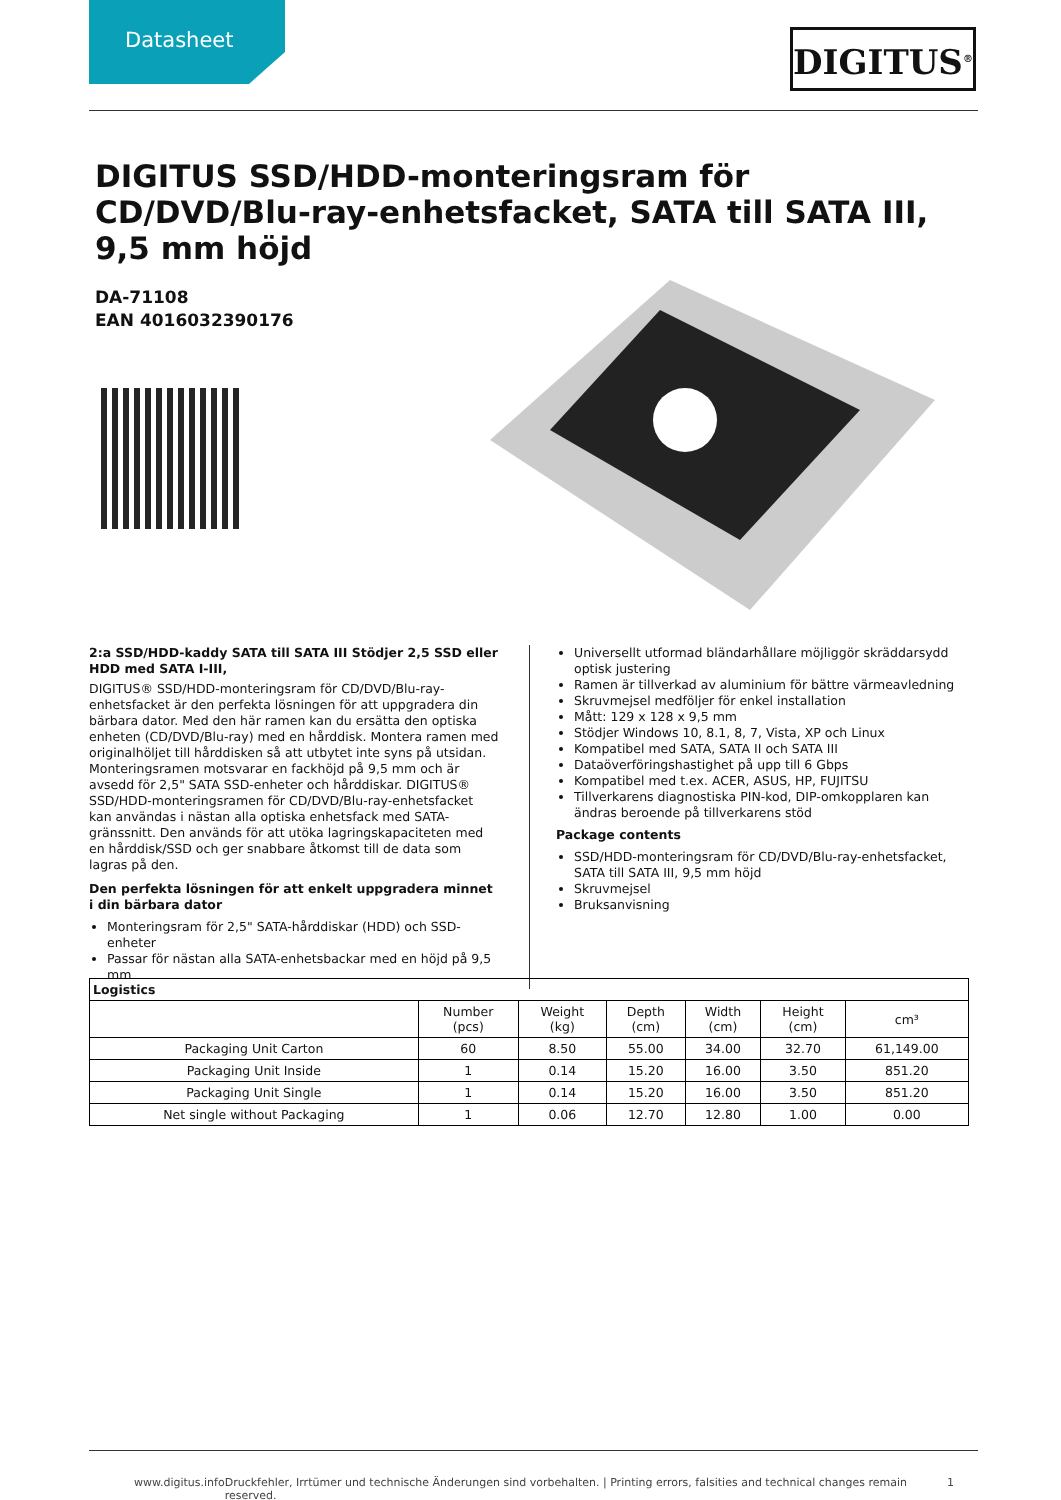Datasheet
DIGITUS<sup>®</sup>
DIGITUS SSD/HDD-monteringsram för CD/DVD/Blu-ray-enhetsfacket, SATA till SATA III, 9,5 mm höjd
DA-71108
EAN 4016032390176
2:a SSD/HDD-kaddy SATA till SATA III Stödjer 2,5 SSD eller HDD med SATA I-III,
DIGITUS® SSD/HDD-monteringsram för CD/DVD/Blu-ray-enhetsfacket är den perfekta lösningen för att uppgradera din bärbara dator. Med den här ramen kan du ersätta den optiska enheten (CD/DVD/Blu-ray) med en hårddisk. Montera ramen med originalhöljet till hårddisken så att utbytet inte syns på utsidan. Monteringsramen motsvarar en fackhöjd på 9,5 mm och är avsedd för 2,5" SATA SSD-enheter och hårddiskar. DIGITUS® SSD/HDD-monteringsramen för CD/DVD/Blu-ray-enhetsfacket kan användas i nästan alla optiska enhetsfack med SATA-gränssnitt. Den används för att utöka lagringskapaciteten med en hårddisk/SSD och ger snabbare åtkomst till de data som lagras på den.
Den perfekta lösningen för att enkelt uppgradera minnet i din bärbara dator
Monteringsram för 2,5" SATA-hårddiskar (HDD) och SSD-enheter
Passar för nästan alla SATA-enhetsbackar med en höjd på 9,5 mm
Universellt utformad bländarhållare möjliggör skräddarsydd optisk justering
Ramen är tillverkad av aluminium för bättre värmeavledning
Skruvmejsel medföljer för enkel installation
Mått: 129 x 128 x 9,5 mm
Stödjer Windows 10, 8.1, 8, 7, Vista, XP och Linux
Kompatibel med SATA, SATA II och SATA III
Dataöverföringshastighet på upp till 6 Gbps
Kompatibel med t.ex. ACER, ASUS, HP, FUJITSU
Tillverkarens diagnostiska PIN-kod, DIP-omkopplaren kan ändras beroende på tillverkarens stöd
Package contents
SSD/HDD-monteringsram för CD/DVD/Blu-ray-enhetsfacket, SATA till SATA III, 9,5 mm höjd
Skruvmejsel
Bruksanvisning
| Logistics | | | | | | |
| --- | --- | --- | --- | --- | --- | --- |
| | Number (pcs) | Weight (kg) | Depth (cm) | Width (cm) | Height (cm) | cm³ |
| Packaging Unit Carton | 60 | 8.50 | 55.00 | 34.00 | 32.70 | 61,149.00 |
| Packaging Unit Inside | 1 | 0.14 | 15.20 | 16.00 | 3.50 | 851.20 |
| Packaging Unit Single | 1 | 0.14 | 15.20 | 16.00 | 3.50 | 851.20 |
| Net single without Packaging | 1 | 0.06 | 12.70 | 12.80 | 1.00 | 0.00 |
www.digitus.info Druckfehler, Irrtümer und technische Änderungen sind vorbehalten. | Printing errors, falsities and technical changes remain reserved. 1